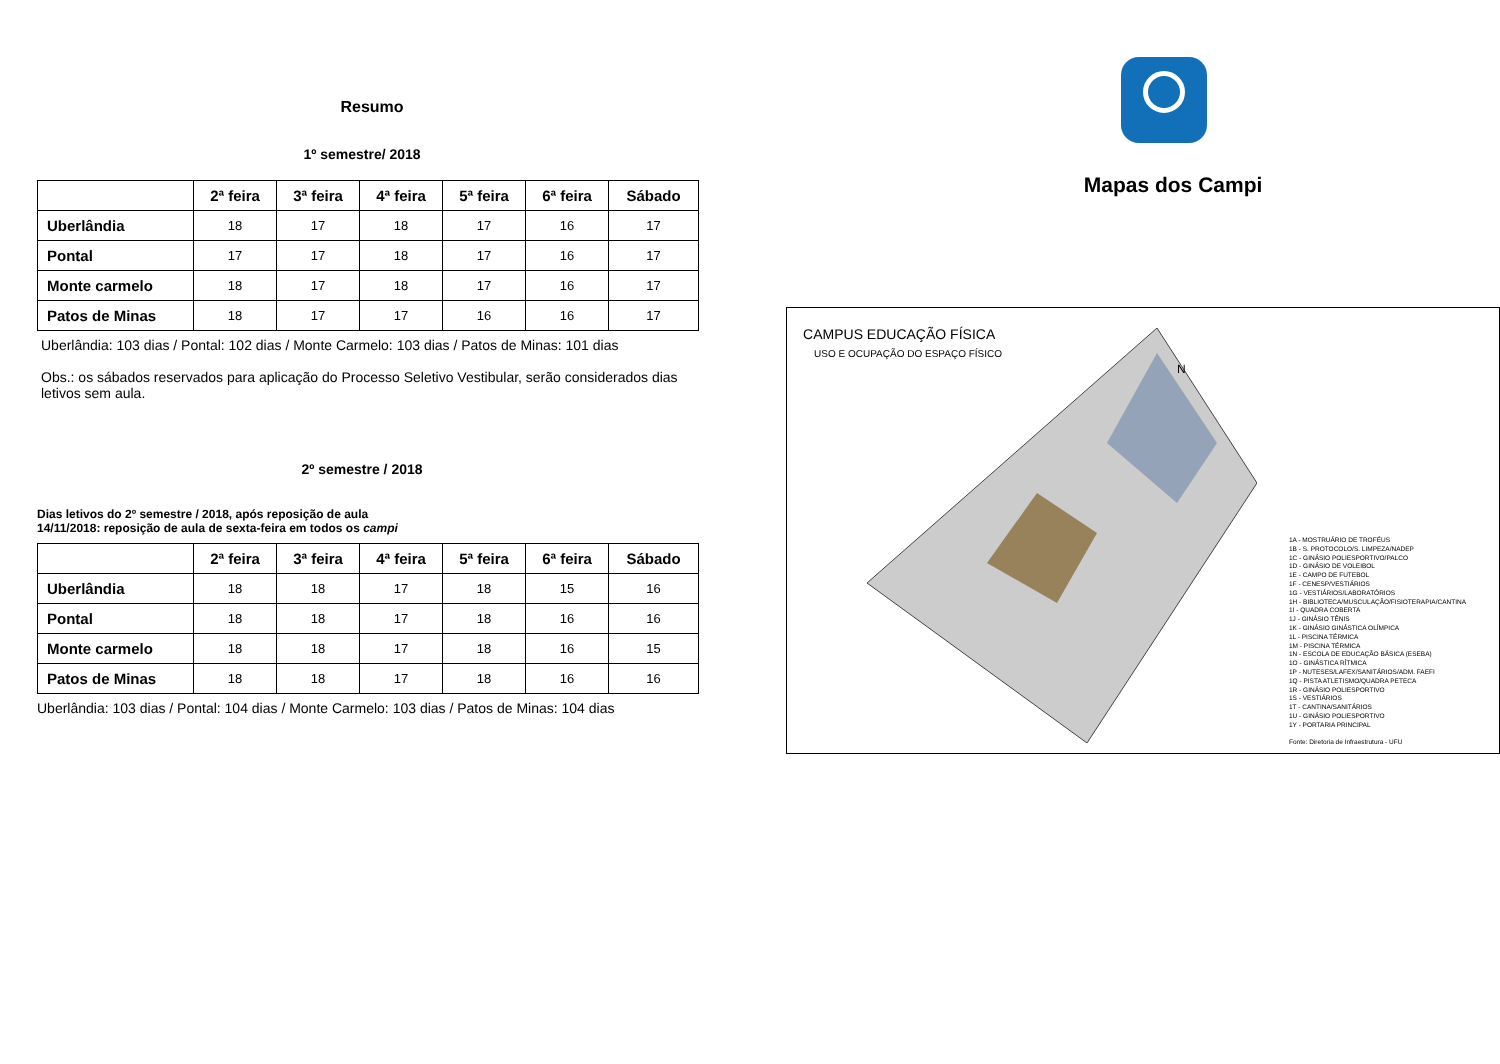Resumo
1º semestre/ 2018
| | 2ª feira | 3ª feira | 4ª feira | 5ª feira | 6ª feira | Sábado |
| --- | --- | --- | --- | --- | --- | --- |
| Uberlândia | 18 | 17 | 18 | 17 | 16 | 17 |
| Pontal | 17 | 17 | 18 | 17 | 16 | 17 |
| Monte carmelo | 18 | 17 | 18 | 17 | 16 | 17 |
| Patos de Minas | 18 | 17 | 17 | 16 | 16 | 17 |
Uberlândia: 103 dias / Pontal: 102 dias / Monte Carmelo: 103 dias / Patos de Minas: 101 dias
Obs.: os sábados reservados para aplicação do Processo Seletivo Vestibular, serão considerados dias letivos sem aula.
2º semestre / 2018
Dias letivos do 2º semestre / 2018, após reposição de aula
14/11/2018: reposição de aula de sexta-feira em todos os campi
| | 2ª feira | 3ª feira | 4ª feira | 5ª feira | 6ª feira | Sábado |
| --- | --- | --- | --- | --- | --- | --- |
| Uberlândia | 18 | 18 | 17 | 18 | 15 | 16 |
| Pontal | 18 | 18 | 17 | 18 | 16 | 16 |
| Monte carmelo | 18 | 18 | 17 | 18 | 16 | 15 |
| Patos de Minas | 18 | 18 | 17 | 18 | 16 | 16 |
Uberlândia: 103 dias / Pontal: 104 dias / Monte Carmelo: 103 dias / Patos de Minas: 104 dias
Mapas dos Campi
CAMPUS EDUCAÇÃO FÍSICA
USO E OCUPAÇÃO DO ESPAÇO FÍSICO
N
1A - MOSTRUÁRIO DE TROFÉUS
1B - S. PROTOCOLO/S. LIMPEZA/NADEP
1C - GINÁSIO POLIESPORTIVO/PALCO
1D - GINÁSIO DE VOLEIBOL
1E - CAMPO DE FUTEBOL
1F - CENESP/VESTIÁRIOS
1G - VESTIÁRIOS/LABORATÓRIOS
1H - BIBLIOTECA/MUSCULAÇÃO/FISIOTERAPIA/CANTINA
1I - QUADRA COBERTA
1J - GINÁSIO TÊNIS
1K - GINÁSIO GINÁSTICA OLÍMPICA
1L - PISCINA TÉRMICA
1M - PISCINA TÉRMICA
1N - ESCOLA DE EDUCAÇÃO BÁSICA (ESEBA)
1O - GINÁSTICA RÍTMICA
1P - NUTESES/LAFEX/SANITÁRIOS/ADM. FAEFI
1Q - PISTA ATLETISMO/QUADRA PETECA
1R - GINÁSIO POLIESPORTIVO
1S - VESTIÁRIOS
1T - CANTINA/SANITÁRIOS
1U - GINÁSIO POLIESPORTIVO
1Y - PORTARIA PRINCIPAL
Fonte: Diretoria de Infraestrutura - UFU